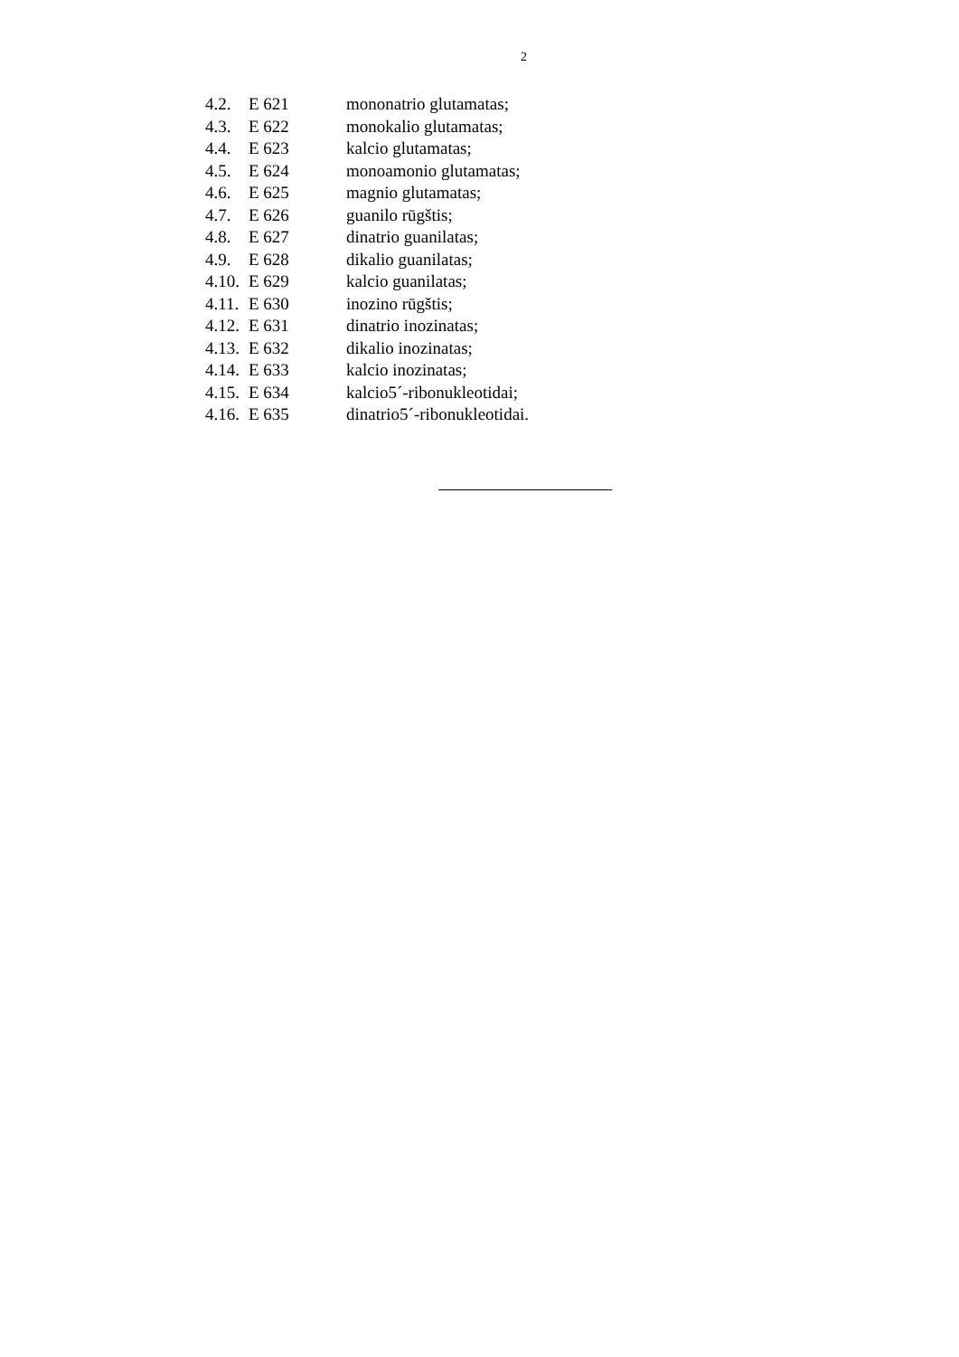2
4.2. E 621 mononatrio glutamatas;
4.3. E 622 monokalio glutamatas;
4.4. E 623 kalcio glutamatas;
4.5. E 624 monoamonio glutamatas;
4.6. E 625 magnio glutamatas;
4.7. E 626 guanilo rūgštis;
4.8. E 627 dinatrio guanilatas;
4.9. E 628 dikalio guanilatas;
4.10. E 629 kalcio guanilatas;
4.11. E 630 inozino rūgštis;
4.12. E 631 dinatrio inozinatas;
4.13. E 632 dikalio inozinatas;
4.14. E 633 kalcio inozinatas;
4.15. E 634 kalcio5´-ribonukleotidai;
4.16. E 635 dinatrio5´-ribonukleotidai.